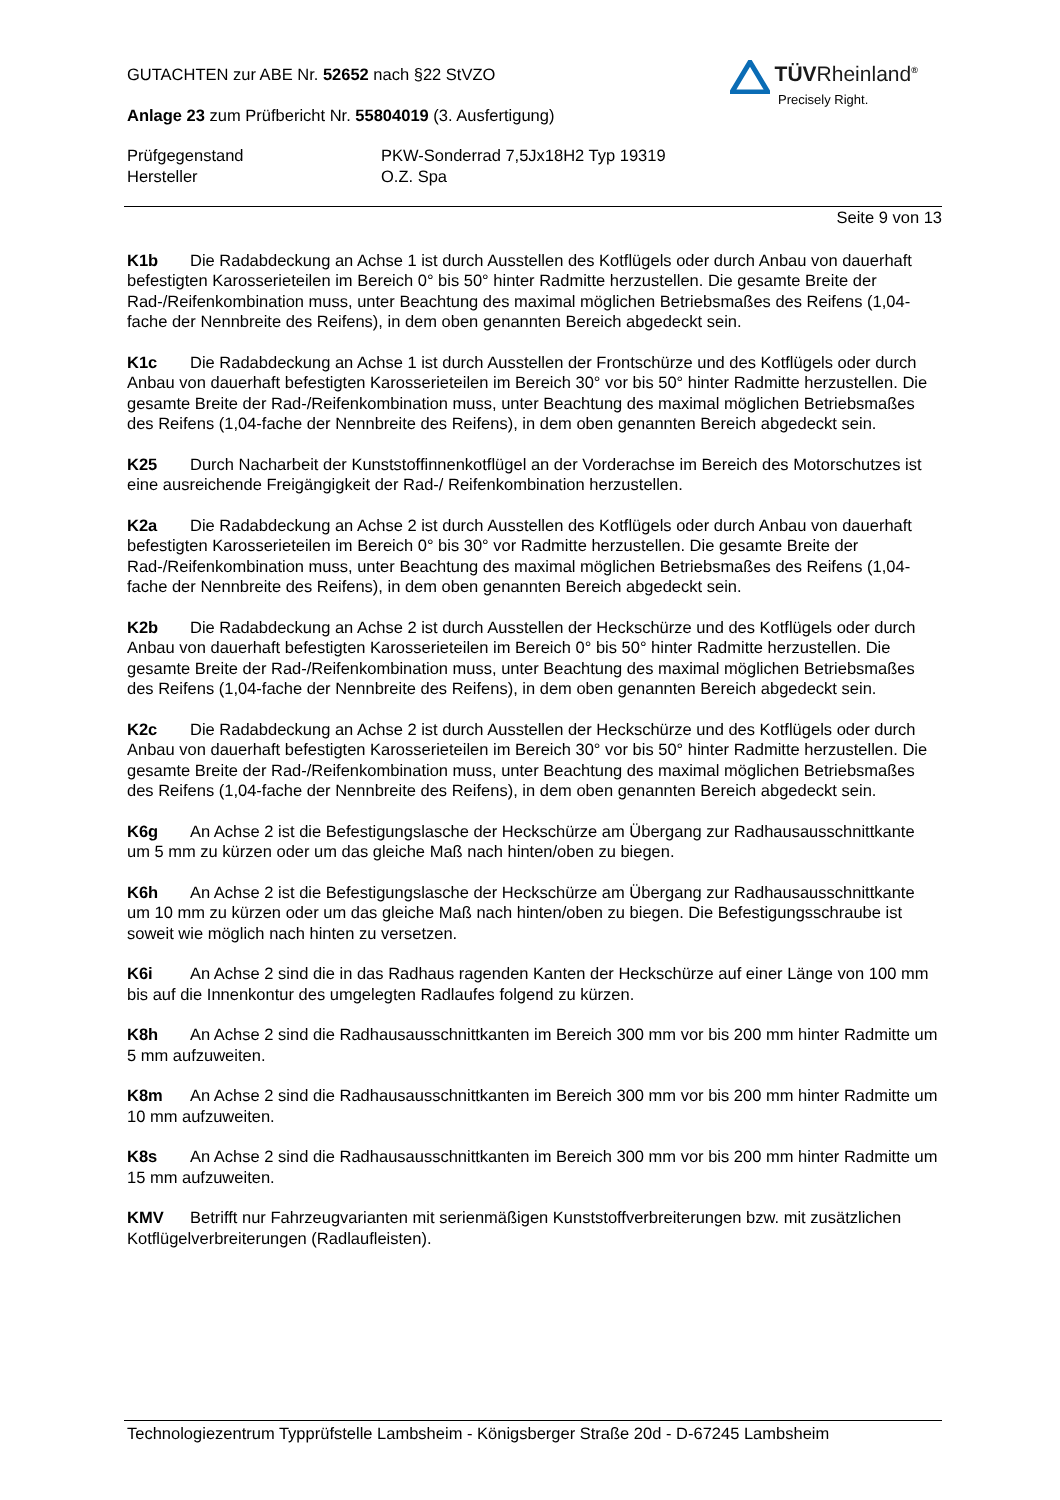TÜVRheinland<sup>®</sup>
Precisely Right.
GUTACHTEN zur ABE Nr. 52652 nach §22 StVZO
Anlage 23 zum Prüfbericht Nr. 55804019 (3. Ausfertigung)
Prüfgegenstand
Hersteller
PKW-Sonderrad 7,5Jx18H2 Typ 19319
O.Z. Spa
Seite 9 von 13
K1b Die Radabdeckung an Achse 1 ist durch Ausstellen des Kotflügels oder durch Anbau von dauerhaft befestigten Karosserieteilen im Bereich 0° bis 50° hinter Radmitte herzustellen. Die gesamte Breite der Rad-/Reifenkombination muss, unter Beachtung des maximal möglichen Betriebsmaßes des Reifens (1,04-fache der Nennbreite des Reifens), in dem oben genannten Bereich abgedeckt sein.
K1c Die Radabdeckung an Achse 1 ist durch Ausstellen der Frontschürze und des Kotflügels oder durch Anbau von dauerhaft befestigten Karosserieteilen im Bereich 30° vor bis 50° hinter Radmitte herzustellen. Die gesamte Breite der Rad-/Reifenkombination muss, unter Beachtung des maximal möglichen Betriebsmaßes des Reifens (1,04-fache der Nennbreite des Reifens), in dem oben genannten Bereich abgedeckt sein.
K25 Durch Nacharbeit der Kunststoffinnenkotflügel an der Vorderachse im Bereich des Motorschutzes ist eine ausreichende Freigängigkeit der Rad-/ Reifenkombination herzustellen.
K2a Die Radabdeckung an Achse 2 ist durch Ausstellen des Kotflügels oder durch Anbau von dauerhaft befestigten Karosserieteilen im Bereich 0° bis 30° vor Radmitte herzustellen. Die gesamte Breite der Rad-/Reifenkombination muss, unter Beachtung des maximal möglichen Betriebsmaßes des Reifens (1,04-fache der Nennbreite des Reifens), in dem oben genannten Bereich abgedeckt sein.
K2b Die Radabdeckung an Achse 2 ist durch Ausstellen der Heckschürze und des Kotflügels oder durch Anbau von dauerhaft befestigten Karosserieteilen im Bereich 0° bis 50° hinter Radmitte herzustellen. Die gesamte Breite der Rad-/Reifenkombination muss, unter Beachtung des maximal möglichen Betriebsmaßes des Reifens (1,04-fache der Nennbreite des Reifens), in dem oben genannten Bereich abgedeckt sein.
K2c Die Radabdeckung an Achse 2 ist durch Ausstellen der Heckschürze und des Kotflügels oder durch Anbau von dauerhaft befestigten Karosserieteilen im Bereich 30° vor bis 50° hinter Radmitte herzustellen. Die gesamte Breite der Rad-/Reifenkombination muss, unter Beachtung des maximal möglichen Betriebsmaßes des Reifens (1,04-fache der Nennbreite des Reifens), in dem oben genannten Bereich abgedeckt sein.
K6g An Achse 2 ist die Befestigungslasche der Heckschürze am Übergang zur Radhausausschnittkante um 5 mm zu kürzen oder um das gleiche Maß nach hinten/oben zu biegen.
K6h An Achse 2 ist die Befestigungslasche der Heckschürze am Übergang zur Radhausausschnittkante um 10 mm zu kürzen oder um das gleiche Maß nach hinten/oben zu biegen. Die Befestigungsschraube ist soweit wie möglich nach hinten zu versetzen.
K6i An Achse 2 sind die in das Radhaus ragenden Kanten der Heckschürze auf einer Länge von 100 mm bis auf die Innenkontur des umgelegten Radlaufes folgend zu kürzen.
K8h An Achse 2 sind die Radhausausschnittkanten im Bereich 300 mm vor bis 200 mm hinter Radmitte um 5 mm aufzuweiten.
K8m An Achse 2 sind die Radhausausschnittkanten im Bereich 300 mm vor bis 200 mm hinter Radmitte um 10 mm aufzuweiten.
K8s An Achse 2 sind die Radhausausschnittkanten im Bereich 300 mm vor bis 200 mm hinter Radmitte um 15 mm aufzuweiten.
KMV Betrifft nur Fahrzeugvarianten mit serienmäßigen Kunststoffverbreiterungen bzw. mit zusätzlichen Kotflügelverbreiterungen (Radlaufleisten).
Technologiezentrum Typprüfstelle Lambsheim - Königsberger Straße 20d - D-67245 Lambsheim